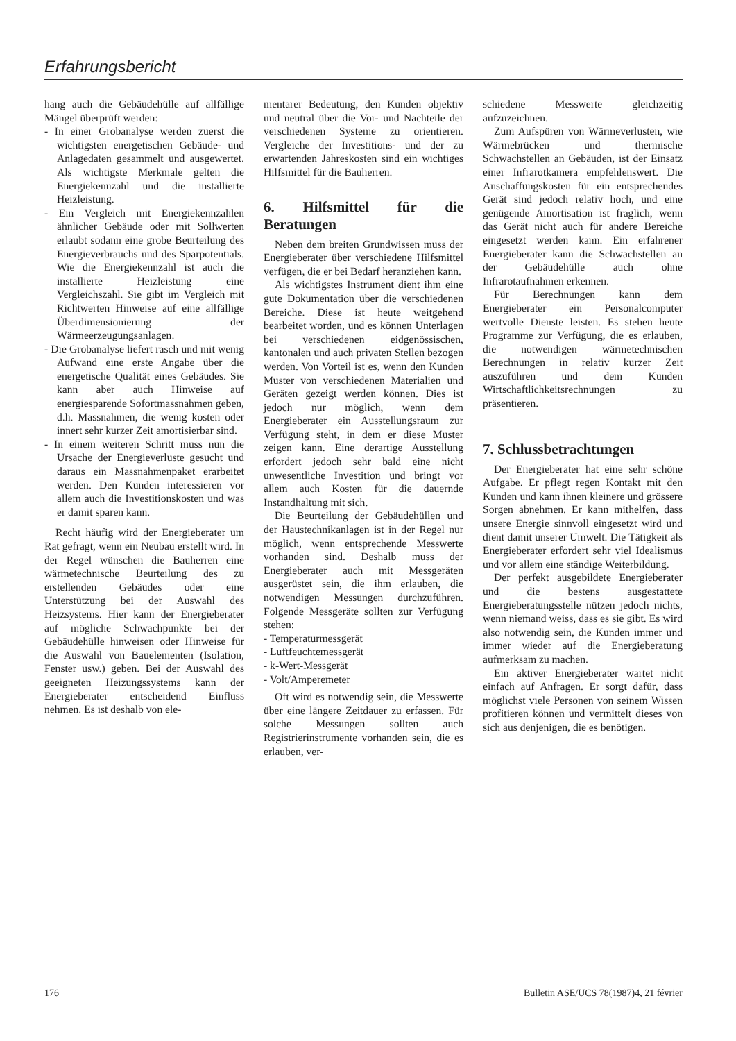Erfahrungsbericht
hang auch die Gebäudehülle auf allfällige Mängel überprüft werden:
- In einer Grobanalyse werden zuerst die wichtigsten energetischen Gebäude- und Anlagedaten gesammelt und ausgewertet. Als wichtigste Merkmale gelten die Energiekennzahl und die installierte Heizleistung.
- Ein Vergleich mit Energiekennzahlen ähnlicher Gebäude oder mit Sollwerten erlaubt sodann eine grobe Beurteilung des Energieverbrauchs und des Sparpotentials. Wie die Energiekennzahl ist auch die installierte Heizleistung eine Vergleichszahl. Sie gibt im Vergleich mit Richtwerten Hinweise auf eine allfällige Überdimensionierung der Wärmeerzeugungsanlagen.
- Die Grobanalyse liefert rasch und mit wenig Aufwand eine erste Angabe über die energetische Qualität eines Gebäudes. Sie kann aber auch Hinweise auf energiesparende Sofortmassnahmen geben, d.h. Massnahmen, die wenig kosten oder innert sehr kurzer Zeit amortisierbar sind.
- In einem weiteren Schritt muss nun die Ursache der Energieverluste gesucht und daraus ein Massnahmenpaket erarbeitet werden. Den Kunden interessieren vor allem auch die Investitionskosten und was er damit sparen kann.
Recht häufig wird der Energieberater um Rat gefragt, wenn ein Neubau erstellt wird. In der Regel wünschen die Bauherren eine wärmetechnische Beurteilung des zu erstellenden Gebäudes oder eine Unterstützung bei der Auswahl des Heizsystems. Hier kann der Energieberater auf mögliche Schwachpunkte bei der Gebäudehülle hinweisen oder Hinweise für die Auswahl von Bauelementen (Isolation, Fenster usw.) geben. Bei der Auswahl des geeigneten Heizungssystems kann der Energieberater entscheidend Einfluss nehmen. Es ist deshalb von ele-
mentarer Bedeutung, den Kunden objektiv und neutral über die Vor- und Nachteile der verschiedenen Systeme zu orientieren. Vergleiche der Investitions- und der zu erwartenden Jahreskosten sind ein wichtiges Hilfsmittel für die Bauherren.
6. Hilfsmittel für die Beratungen
Neben dem breiten Grundwissen muss der Energieberater über verschiedene Hilfsmittel verfügen, die er bei Bedarf heranziehen kann.
Als wichtigstes Instrument dient ihm eine gute Dokumentation über die verschiedenen Bereiche. Diese ist heute weitgehend bearbeitet worden, und es können Unterlagen bei verschiedenen eidgenössischen, kantonalen und auch privaten Stellen bezogen werden. Von Vorteil ist es, wenn den Kunden Muster von verschiedenen Materialien und Geräten gezeigt werden können. Dies ist jedoch nur möglich, wenn dem Energieberater ein Ausstellungsraum zur Verfügung steht, in dem er diese Muster zeigen kann. Eine derartige Ausstellung erfordert jedoch sehr bald eine nicht unwesentliche Investition und bringt vor allem auch Kosten für die dauernde Instandhaltung mit sich.
Die Beurteilung der Gebäudehüllen und der Haustechnikanlagen ist in der Regel nur möglich, wenn entsprechende Messwerte vorhanden sind. Deshalb muss der Energieberater auch mit Messgeräten ausgerüstet sein, die ihm erlauben, die notwendigen Messungen durchzuführen. Folgende Messgeräte sollten zur Verfügung stehen:
- Temperaturmessgerät
- Luftfeuchtemessgerät
- k-Wert-Messgerät
- Volt/Amperemeter
Oft wird es notwendig sein, die Messwerte über eine längere Zeitdauer zu erfassen. Für solche Messungen sollten auch Registrierinstrumente vorhanden sein, die es erlauben, ver-
schiedene Messwerte gleichzeitig aufzuzeichnen.
Zum Aufspüren von Wärmeverlusten, wie Wärmebrücken und thermische Schwachstellen an Gebäuden, ist der Einsatz einer Infrarotkamera empfehlenswert. Die Anschaffungskosten für ein entsprechendes Gerät sind jedoch relativ hoch, und eine genügende Amortisation ist fraglich, wenn das Gerät nicht auch für andere Bereiche eingesetzt werden kann. Ein erfahrener Energieberater kann die Schwachstellen an der Gebäudehülle auch ohne Infrarotaufnahmen erkennen.
Für Berechnungen kann dem Energieberater ein Personalcomputer wertvolle Dienste leisten. Es stehen heute Programme zur Verfügung, die es erlauben, die notwendigen wärmetechnischen Berechnungen in relativ kurzer Zeit auszuführen und dem Kunden Wirtschaftlichkeitsrechnungen zu präsentieren.
7. Schlussbetrachtungen
Der Energieberater hat eine sehr schöne Aufgabe. Er pflegt regen Kontakt mit den Kunden und kann ihnen kleinere und grössere Sorgen abnehmen. Er kann mithelfen, dass unsere Energie sinnvoll eingesetzt wird und dient damit unserer Umwelt. Die Tätigkeit als Energieberater erfordert sehr viel Idealismus und vor allem eine ständige Weiterbildung.
Der perfekt ausgebildete Energieberater und die bestens ausgestattete Energieberatungsstelle nützen jedoch nichts, wenn niemand weiss, dass es sie gibt. Es wird also notwendig sein, die Kunden immer und immer wieder auf die Energieberatung aufmerksam zu machen.
Ein aktiver Energieberater wartet nicht einfach auf Anfragen. Er sorgt dafür, dass möglichst viele Personen von seinem Wissen profitieren können und vermittelt dieses von sich aus denjenigen, die es benötigen.
176 Bulletin ASE/UCS 78(1987)4, 21 février